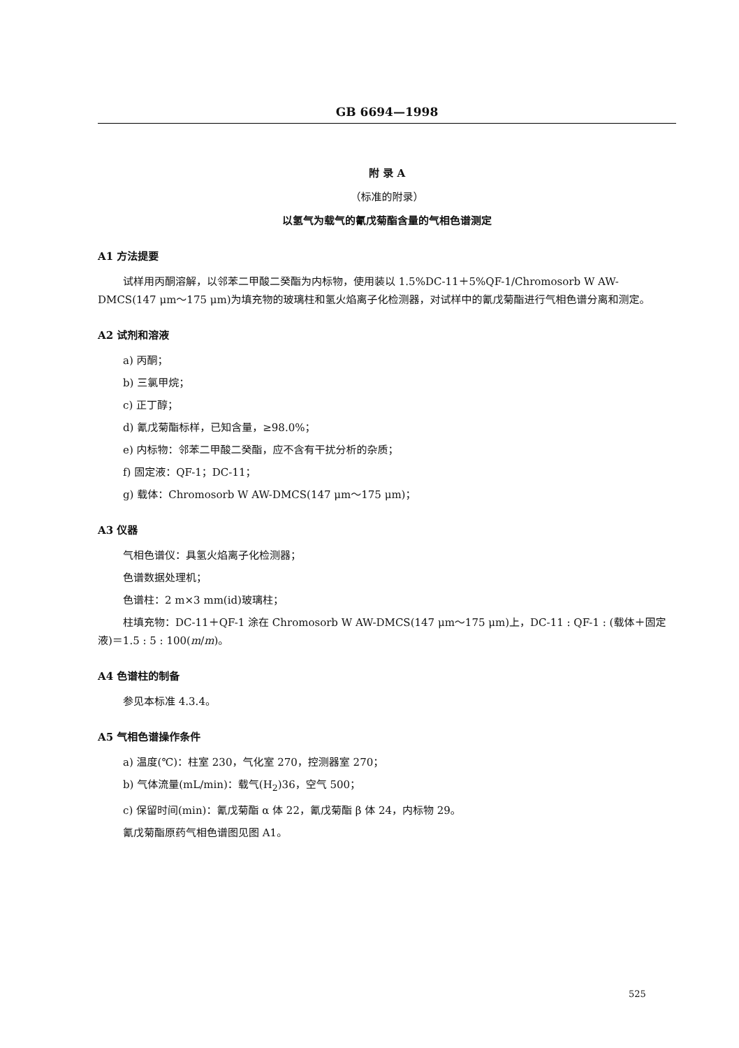GB 6694—1998
附 录 A
（标准的附录）
以氢气为载气的氰戊菊酯含量的气相色谱测定
A1 方法提要
试样用丙酮溶解，以邻苯二甲酸二癸酯为内标物，使用装以 1.5%DC-11＋5%QF-1/Chromosorb W AW-DMCS(147 μm～175 μm)为填充物的玻璃柱和氢火焰离子化检测器，对试样中的氰戊菊酯进行气相色谱分离和测定。
A2 试剂和溶液
a) 丙酮；
b) 三氯甲烷；
c) 正丁醇；
d) 氰戊菊酯标样，已知含量，≥98.0%；
e) 内标物：邻苯二甲酸二癸酯，应不含有干扰分析的杂质；
f) 固定液：QF-1；DC-11；
g) 载体：Chromosorb W AW-DMCS(147 μm～175 μm)；
A3 仪器
气相色谱仪：具氢火焰离子化检测器；
色谱数据处理机；
色谱柱：2 m×3 mm(id)玻璃柱；
柱填充物：DC-11＋QF-1 涂在 Chromosorb W AW-DMCS(147 μm～175 μm)上，DC-11 : QF-1 : (载体＋固定液)＝1.5 : 5 : 100(m/m)。
A4 色谱柱的制备
参见本标准 4.3.4。
A5 气相色谱操作条件
a) 温度(℃)：柱室 230，气化室 270，控测器室 270；
b) 气体流量(mL/min)：载气(H<sub>2</sub>)36，空气 500；
c) 保留时间(min)：氰戊菊酯 α 体 22，氰戊菊酯 β 体 24，内标物 29。
氰戊菊酯原药气相色谱图见图 A1。
525